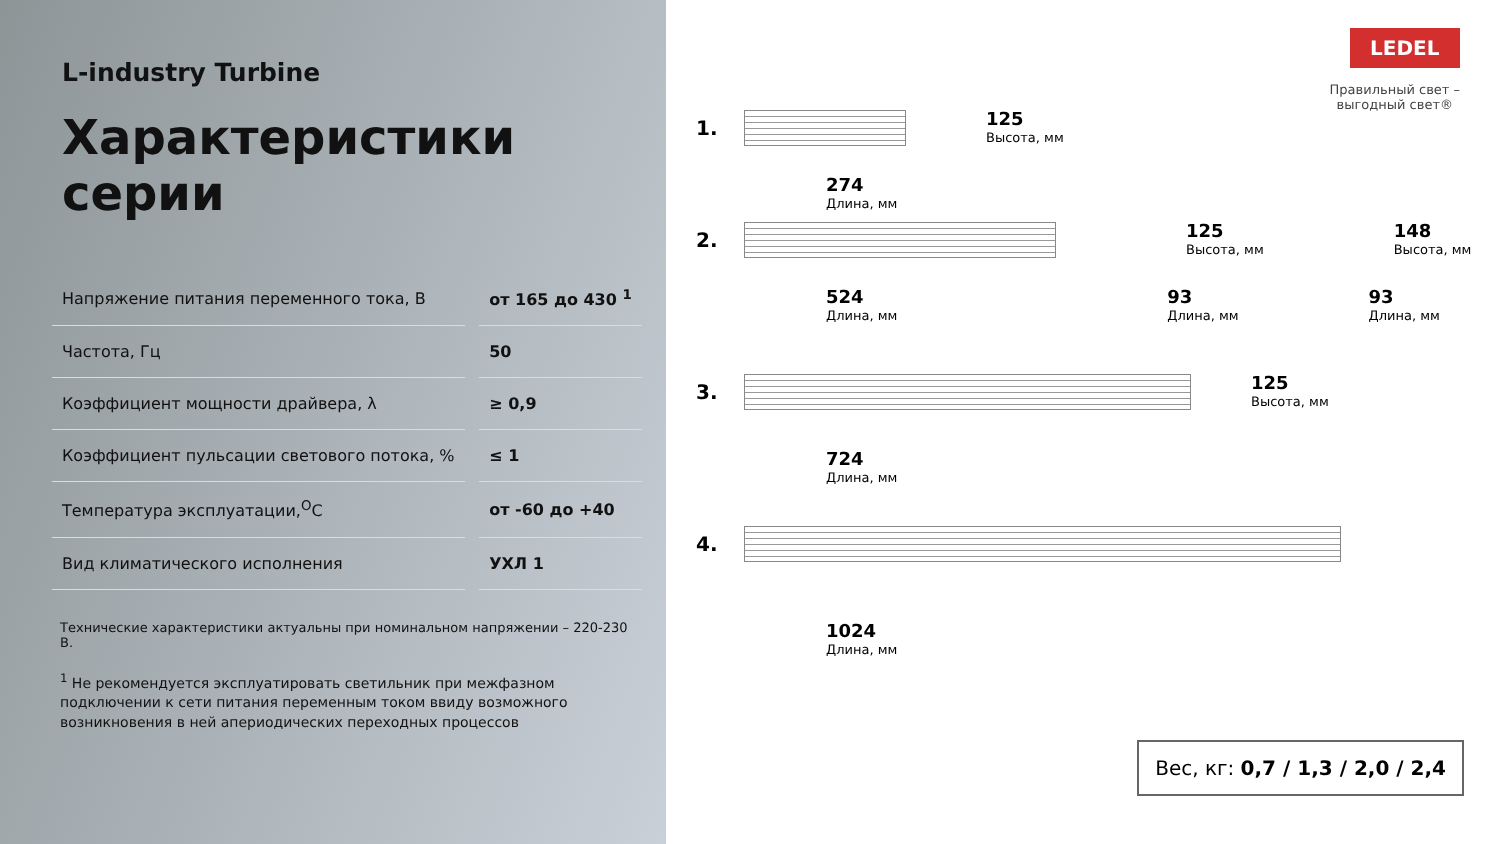L-industry Turbine
Характеристики серии
| Напряжение питания переменного тока, В | от 165 до 430 <sup>1</sup> |
| Частота, Гц | 50 |
| Коэффициент мощности драйвера, λ | ≥ 0,9 |
| Коэффициент пульсации светового потока, % | ≤ 1 |
| Температура эксплуатации,<sup>O</sup>C | от -60 до +40 |
| Вид климатического исполнения | УХЛ 1 |
Технические характеристики актуальны при номинальном напряжении – 220-230 В.
<sup>1</sup> Не рекомендуется эксплуатировать светильник при межфазном подключении к сети питания переменным током ввиду возможного возникновения в ней апериодических переходных процессов
LEDEL
Правильный свет –
выгодный свет®
1.
125
Высота, мм
274
Длина, мм
2.
125
Высота, мм
148
Высота, мм
524
Длина, мм 93
Длина, мм 93
Длина, мм
3.
125
Высота, мм
724
Длина, мм
4.
1024
Длина, мм
Вес, кг: 0,7 / 1,3 / 2,0 / 2,4